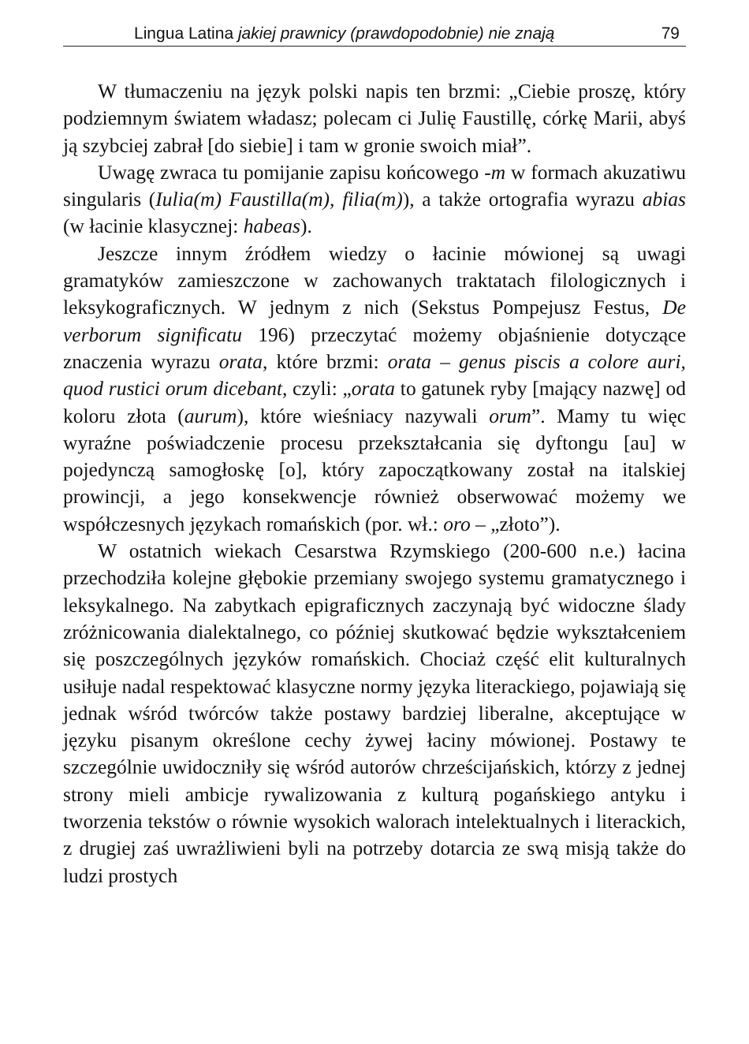Lingua Latina jakiej prawnicy (prawdopodobnie) nie znają 79
W tłumaczeniu na język polski napis ten brzmi: „Ciebie proszę, który podziemnym światem władasz; polecam ci Julię Faustillę, córkę Marii, abyś ją szybciej zabrał [do siebie] i tam w gronie swoich miał”.
Uwagę zwraca tu pomijanie zapisu końcowego -m w formach akuzatiwu singularis (Iulia(m) Faustilla(m), filia(m)), a także ortografia wyrazu abias (w łacinie klasycznej: habeas).
Jeszcze innym źródłem wiedzy o łacinie mówionej są uwagi gramatyków zamieszczone w zachowanych traktatach filologicznych i leksykograficznych. W jednym z nich (Sekstus Pompejusz Festus, De verborum significatu 196) przeczytać możemy objaśnienie dotyczące znaczenia wyrazu orata, które brzmi: orata – genus piscis a colore auri, quod rustici orum dicebant, czyli: „orata to gatunek ryby [mający nazwę] od koloru złota (aurum), które wieśniacy nazywali orum”. Mamy tu więc wyraźne poświadczenie procesu przekształcania się dyftongu [au] w pojedynczą samogłoskę [o], który zapoczątkowany został na italskiej prowincji, a jego konsekwencje również obserwować możemy we współczesnych językach romańskich (por. wł.: oro – „złoto”).
W ostatnich wiekach Cesarstwa Rzymskiego (200-600 n.e.) łacina przechodziła kolejne głębokie przemiany swojego systemu gramatycznego i leksykalnego. Na zabytkach epigraficznych zaczynają być widoczne ślady zróżnicowania dialektalnego, co później skutkować będzie wykształceniem się poszczególnych języków romańskich. Chociaż część elit kulturalnych usiłuje nadal respektować klasyczne normy języka literackiego, pojawiają się jednak wśród twórców także postawy bardziej liberalne, akceptujące w języku pisanym określone cechy żywej łaciny mówionej. Postawy te szczególnie uwidoczniły się wśród autorów chrześcijańskich, którzy z jednej strony mieli ambicje rywalizowania z kulturą pogańskiego antyku i tworzenia tekstów o równie wysokich walorach intelektualnych i literackich, z drugiej zaś uwrażliwieni byli na potrzeby dotarcia ze swą misją także do ludzi prostych